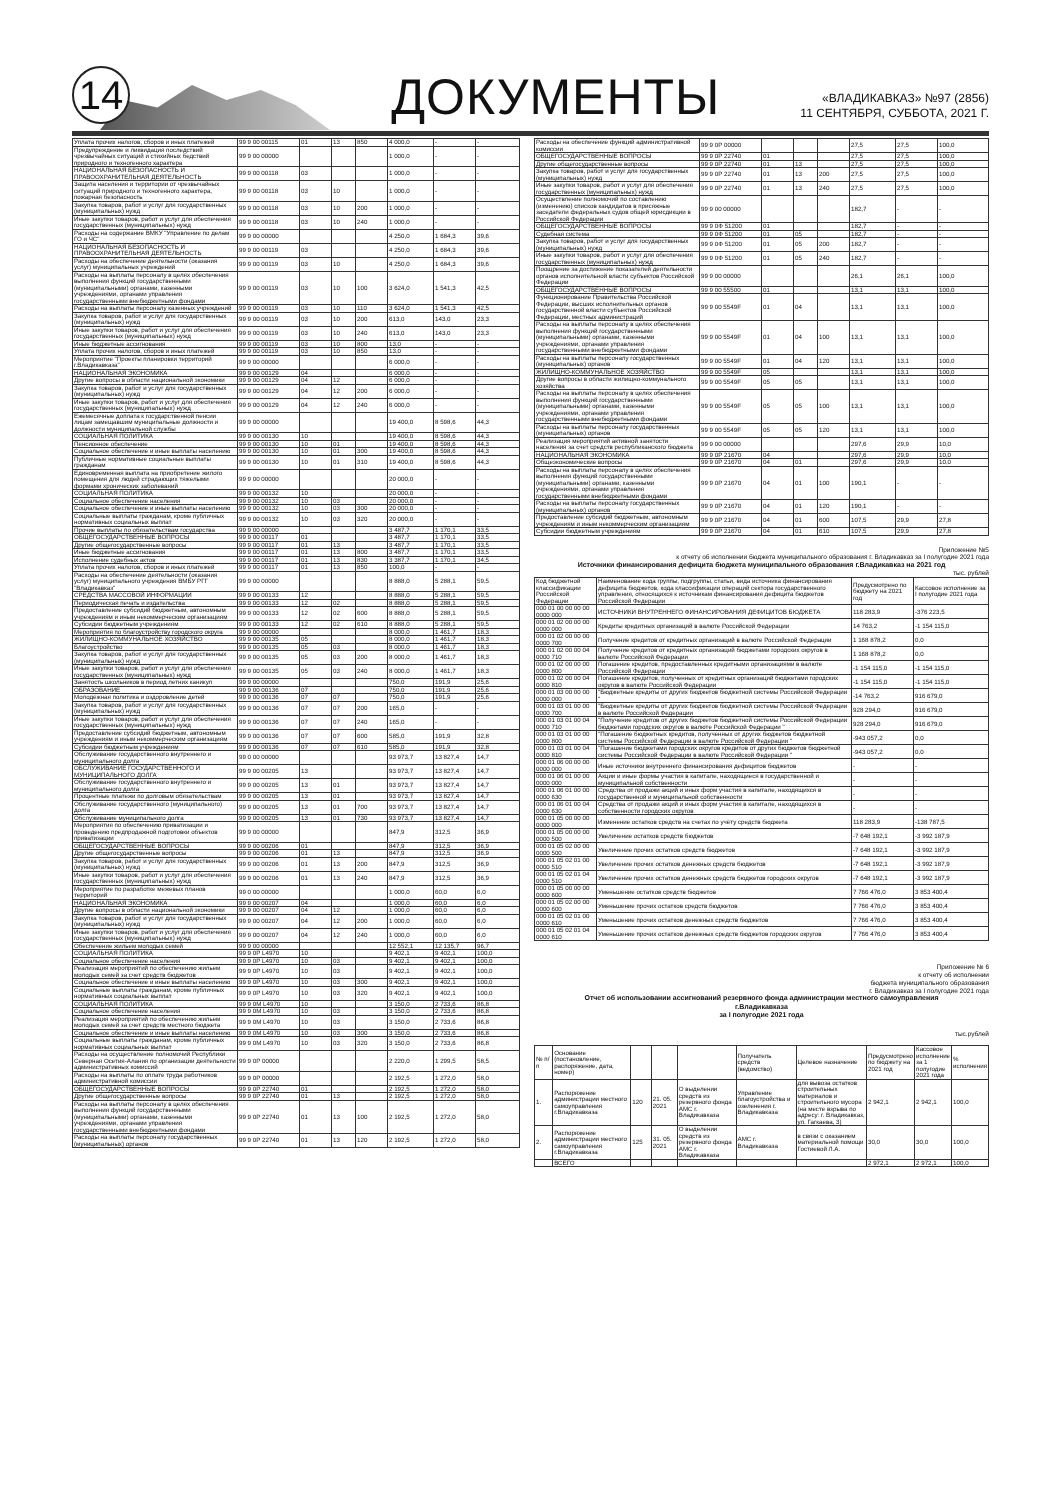14
ДОКУМЕНТЫ
«ВЛАДИКАВКАЗ» №97 (2856)
11 СЕНТЯБРЯ, СУББОТА, 2021 Г.
| Уплата прочих налогов, сборов и иных платежей | 99 9 00 00115 | 01 | 13 | 850 | 4 000,0 | - | - |
| Предупреждение и ликвидация последствий чрезвычайных ситуаций и стихийных бедствий природного и техногенного характера | 99 9 00 00000 | | | | 1 000,0 | - | - |
| НАЦИОНАЛЬНАЯ БЕЗОПАСНОСТЬ И ПРАВООХРАНИТЕЛЬНАЯ ДЕЯТЕЛЬНОСТЬ | 99 9 00 00118 | 03 | | | 1 000,0 | - | - |
| Защита населения и территории от чрезвычайных ситуаций природного и техногенного характера, пожарная безопасность | 99 9 00 00118 | 03 | 10 | | 1 000,0 | - | - |
| Закупка товаров, работ и услуг для государственных (муниципальных) нужд | 99 9 00 00118 | 03 | 10 | 200 | 1 000,0 | - | - |
| Иные закупки товаров, работ и услуг для обеспечения государственных (муниципальных) нужд | 99 9 00 00118 | 03 | 10 | 240 | 1 000,0 | - | - |
| Расходы на содержание ВМКУ "Управление по делам ГО и ЧС" | 99 9 00 00000 | | | | 4 250,0 | 1 684,3 | 39,6 |
| НАЦИОНАЛЬНАЯ БЕЗОПАСНОСТЬ И ПРАВООХРАНИТЕЛЬНАЯ ДЕЯТЕЛЬНОСТЬ | 99 9 00 00119 | 03 | | | 4 250,0 | 1 684,3 | 39,6 |
| Расходы на обеспечение деятельности (оказания услуг) муниципальных учреждений | 99 9 00 00119 | 03 | 10 | | 4 250,0 | 1 684,3 | 39,6 |
| Расходы на выплаты персоналу в целях обеспечения выполнения функций государственными (муниципальными) органами, казенными учреждениями, органами управления государственными внебюджетными фондами | 99 9 00 00119 | 03 | 10 | 100 | 3 624,0 | 1 541,3 | 42,5 |
| Расходы на выплаты персоналу казенных учреждений | 99 9 00 00119 | 03 | 10 | 110 | 3 624,0 | 1 541,3 | 42,5 |
| Закупка товаров, работ и услуг для государственных (муниципальных) нужд | 99 9 00 00119 | 03 | 10 | 200 | 613,0 | 143,0 | 23,3 |
| Иные закупки товаров, работ и услуг для обеспечения государственных (муниципальных) нужд | 99 9 00 00119 | 03 | 10 | 240 | 613,0 | 143,0 | 23,3 |
| Иные бюджетные ассигнования | 99 9 00 00119 | 03 | 10 | 800 | 13,0 | - | - |
| Уплата прочих налогов, сборов и иных платежей | 99 9 00 00119 | 03 | 10 | 850 | 13,0 | - | - |
| Мероприятие "Проекты планировки территорий г.Владикавказа" | 99 9 00 00000 | | | | 6 000,0 | - | - |
| НАЦИОНАЛЬНАЯ ЭКОНОМИКА | 99 9 00 00129 | 04 | | | 6 000,0 | - | - |
| Другие вопросы в области национальной экономики | 99 9 00 00129 | 04 | 12 | | 6 000,0 | - | - |
| Закупка товаров, работ и услуг для государственных (муниципальных) нужд | 99 9 00 00129 | 04 | 12 | 200 | 6 000,0 | - | - |
| Иные закупки товаров, работ и услуг для обеспечения государственных (муниципальных) нужд | 99 9 00 00129 | 04 | 12 | 240 | 6 000,0 | - | - |
| Ежемесячные доплата к государственной пенсии лицам замещавшим муниципальные должности и должности муниципальной службы | 99 9 00 00000 | | | | 19 400,0 | 8 598,6 | 44,3 |
| СОЦИАЛЬНАЯ ПОЛИТИКА | 99 9 00 00130 | 10 | | | 19 400,0 | 8 598,6 | 44,3 |
| Пенсионное обеспечение | 99 9 00 00130 | 10 | 01 | | 19 400,0 | 8 598,6 | 44,3 |
| Социальное обеспечение и иные выплаты населению | 99 9 00 00130 | 10 | 01 | 300 | 19 400,0 | 8 598,6 | 44,3 |
| Публичные нормативные социальные выплаты гражданам | 99 9 00 00130 | 10 | 01 | 310 | 19 400,0 | 8 598,6 | 44,3 |
| Единовременная выплата на приобретение жилого помещения для людей страдающих тяжелыми формами хронических заболеваний | 99 9 00 00000 | | | | 20 000,0 | - | - |
| СОЦИАЛЬНАЯ ПОЛИТИКА | 99 9 00 00132 | 10 | | | 20 000,0 | - | - |
| Социальное обеспечение населения | 99 9 00 00132 | 10 | 03 | | 20 000,0 | - | - |
| Социальное обеспечение и иные выплаты населению | 99 9 00 00132 | 10 | 03 | 300 | 20 000,0 | - | - |
| Социальные выплаты гражданам, кроме публичных нормативных социальных выплат | 99 9 00 00132 | 10 | 03 | 320 | 20 000,0 | - | - |
| Прочие выплаты по обязательствам государства | 99 9 00 00000 | | | | 3 487,7 | 1 170,1 | 33,5 |
| ОБЩЕГОСУДАРСТВЕННЫЕ ВОПРОСЫ | 99 9 00 00117 | 01 | | | 3 487,7 | 1 170,1 | 33,5 |
| Другие общегосударственные вопросы | 99 9 00 00117 | 01 | 13 | | 3 487,7 | 1 170,1 | 33,5 |
| Иные бюджетные ассигнования | 99 9 00 00117 | 01 | 13 | 800 | 3 487,7 | 1 170,1 | 33,5 |
| Исполнение судебных актов | 99 9 00 00117 | 01 | 13 | 830 | 3 387,7 | 1 170,1 | 34,5 |
| Уплата прочих налогов, сборов и иных платежей | 99 9 00 00117 | 01 | 13 | 850 | 100,0 | - | - |
| Расходы на обеспечение деятельности (оказания услуг) муниципального учреждения ВМБУ РГГ "Владикавказ" | 99 9 00 00000 | | | | 8 888,0 | 5 288,1 | 59,5 |
| СРЕДСТВА МАССОВОЙ ИНФОРМАЦИИ | 99 9 00 00133 | 12 | | | 8 888,0 | 5 288,1 | 59,5 |
| Периодическая печать и издательства | 99 9 00 00133 | 12 | 02 | | 8 888,0 | 5 288,1 | 59,5 |
| Предоставление субсидий бюджетным, автономным учреждениям и иным некоммерческим организациям | 99 9 00 00133 | 12 | 02 | 600 | 8 888,0 | 5 288,1 | 59,5 |
| Субсидии бюджетным учреждениям | 99 9 00 00133 | 12 | 02 | 610 | 8 888,0 | 5 288,1 | 59,5 |
| Мероприятия по благоустройству городского округа | 99 9 00 00000 | | | | 8 000,0 | 1 461,7 | 18,3 |
| ЖИЛИЩНО-КОММУНАЛЬНОЕ ХОЗЯЙСТВО | 99 9 00 00135 | 05 | | | 8 000,0 | 1 461,7 | 18,3 |
| Благоустройство | 99 9 00 00135 | 05 | 03 | | 8 000,0 | 1 461,7 | 18,3 |
| Закупка товаров, работ и услуг для государственных (муниципальных) нужд | 99 9 00 00135 | 05 | 03 | 200 | 8 000,0 | 1 461,7 | 18,3 |
| Иные закупки товаров, работ и услуг для обеспечения государственных (муниципальных) нужд | 99 9 00 00135 | 05 | 03 | 240 | 8 000,0 | 1 461,7 | 18,3 |
| Занятость школьников в период летних каникул | 99 9 00 00000 | | | | 750,0 | 191,9 | 25,6 |
| ОБРАЗОВАНИЕ | 99 9 00 00136 | 07 | | | 750,0 | 191,9 | 25,6 |
| Молодёжная политика и оздоровление детей | 99 9 00 00136 | 07 | 07 | | 750,0 | 191,9 | 25,6 |
| Закупка товаров, работ и услуг для государственных (муниципальных) нужд | 99 9 00 00136 | 07 | 07 | 200 | 165,0 | - | - |
| Иные закупки товаров, работ и услуг для обеспечения государственных (муниципальных) нужд | 99 9 00 00136 | 07 | 07 | 240 | 165,0 | - | - |
| Предоставление субсидий бюджетным, автономным учреждениям и иным некоммерческим организациям | 99 9 00 00136 | 07 | 07 | 600 | 585,0 | 191,9 | 32,8 |
| Субсидии бюджетным учреждениям | 99 9 00 00136 | 07 | 07 | 610 | 585,0 | 191,9 | 32,8 |
| Обслуживание государственного внутреннего и муниципального долга | 99 0 00 00000 | | | | 93 973,7 | 13 827,4 | 14,7 |
| ОБСЛУЖИВАНИЕ ГОСУДАРСТВЕННОГО И МУНИЦИПАЛЬНОГО ДОЛГА | 99 9 00 00205 | 13 | | | 93 973,7 | 13 827,4 | 14,7 |
| Обслуживание государственного внутреннего и муниципального долга | 99 9 00 00205 | 13 | 01 | | 93 973,7 | 13 827,4 | 14,7 |
| Процентные платежи по долговым обязательствам | 99 9 00 00205 | 13 | 01 | | 93 973,7 | 13 827,4 | 14,7 |
| Обслуживание государственного (муниципального) долга | 99 9 00 00205 | 13 | 01 | 700 | 93 973,7 | 13 827,4 | 14,7 |
| Обслуживание муниципального долга | 99 9 00 00205 | 13 | 01 | 730 | 93 973,7 | 13 827,4 | 14,7 |
| Мероприятия по обеспечению приватизации и проведению предпродажной подготовки объектов приватизации | 99 9 00 00000 | | | | 847,9 | 312,5 | 36,9 |
| ОБЩЕГОСУДАРСТВЕННЫЕ ВОПРОСЫ | 99 9 00 00206 | 01 | | | 847,9 | 312,5 | 36,9 |
| Другие общегосударственные вопросы | 99 9 00 00206 | 01 | 13 | | 847,9 | 312,5 | 36,9 |
| Закупка товаров, работ и услуг для государственных (муниципальных) нужд | 99 9 00 00206 | 01 | 13 | 200 | 847,9 | 312,5 | 36,9 |
| Иные закупки товаров, работ и услуг для обеспечения государственных (муниципальных) нужд | 99 9 00 00206 | 01 | 13 | 240 | 847,9 | 312,5 | 36,9 |
| Мероприятие по разработке межевых планов территорий | 99 0 00 00000 | | | | 1 000,0 | 60,0 | 6,0 |
| НАЦИОНАЛЬНАЯ ЭКОНОМИКА | 99 9 00 00207 | 04 | | | 1 000,0 | 60,0 | 6,0 |
| Другие вопросы в области национальной экономики | 99 9 00 00207 | 04 | 12 | | 1 000,0 | 60,0 | 6,0 |
| Закупка товаров, работ и услуг для государственных (муниципальных) нужд | 99 9 00 00207 | 04 | 12 | 200 | 1 000,0 | 60,0 | 6,0 |
| Иные закупки товаров, работ и услуг для обеспечения государственных (муниципальных) нужд | 99 9 00 00207 | 04 | 12 | 240 | 1 000,0 | 60,0 | 6,0 |
| Обеспечение жильем молодых семей | 99 9 00 00000 | | | | 12 552,1 | 12 135,7 | 96,7 |
| СОЦИАЛЬНАЯ ПОЛИТИКА | 99 9 0Р L4970 | 10 | | | 9 402,1 | 9 402,1 | 100,0 |
| Социальное обеспечение населения | 99 9 0Р L4970 | 10 | 03 | | 9 402,1 | 9 402,1 | 100,0 |
| Реализация мероприятий по обеспечению жильем молодых семей за счет средств бюджетов | 99 9 0Р L4970 | 10 | 03 | | 9 402,1 | 9 402,1 | 100,0 |
| Социальное обеспечение и иные выплаты населению | 99 9 0Р L4970 | 10 | 03 | 300 | 9 402,1 | 9 402,1 | 100,0 |
| Социальные выплаты гражданам, кроме публичных нормативных социальных выплат | 99 9 0Р L4970 | 10 | 03 | 320 | 9 402,1 | 9 402,1 | 100,0 |
| СОЦИАЛЬНАЯ ПОЛИТИКА | 99 9 0M L4970 | 10 | | | 3 150,0 | 2 733,6 | 86,8 |
| Социальное обеспечение населения | 99 9 0M L4970 | 10 | 03 | | 3 150,0 | 2 733,6 | 86,8 |
| Реализация мероприятий по обеспечению жильем молодых семей за счет средств местного бюджета | 99 9 0M L4970 | 10 | 03 | | 3 150,0 | 2 733,6 | 86,8 |
| Социальное обеспечение и иные выплаты населению | 99 9 0M L4970 | 10 | 03 | 300 | 3 150,0 | 2 733,6 | 86,8 |
| Социальные выплаты гражданам, кроме публичных нормативных социальных выплат | 99 9 0M L4970 | 10 | 03 | 320 | 3 150,0 | 2 733,6 | 86,8 |
| Расходы на осуществление полномочий Республики Северная Осетия-Алания по организации деятельности административных комиссий | 99 9 0Р 00000 | | | | 2 220,0 | 1 299,5 | 58,5 |
| Расходы на выплаты по оплате труда работников административной комиссии | 99 9 0Р 00000 | | | | 2 192,5 | 1 272,0 | 58,0 |
| ОБЩЕГОСУДАРСТВЕННЫЕ ВОПРОСЫ | 99 9 0Р 22740 | 01 | | | 2 192,5 | 1 272,0 | 58,0 |
| Другие общегосударственные вопросы | 99 9 0Р 22740 | 01 | 13 | | 2 192,5 | 1 272,0 | 58,0 |
| Расходы на выплаты персоналу в целях обеспечения выполнения функций государственными (муниципальными) органами, казенными учреждениями, органами управления государственными внебюджетными фондами | 99 9 0Р 22740 | 01 | 13 | 100 | 2 192,5 | 1 272,0 | 58,0 |
| Расходы на выплаты персоналу государственных (муниципальных) органов | 99 9 0Р 22740 | 01 | 13 | 120 | 2 192,5 | 1 272,0 | 58,0 |
| Расходы на обеспечение функций административной комиссии | 99 9 0Р 00000 | | | | 27,5 | 27,5 | 100,0 |
| ОБЩЕГОСУДАРСТВЕННЫЕ ВОПРОСЫ | 99 9 0Р 22740 | 01 | | | 27,5 | 27,5 | 100,0 |
| Другие общегосударственные вопросы | 99 9 0Р 22740 | 01 | 13 | | 27,5 | 27,5 | 100,0 |
| Закупка товаров, работ и услуг для государственных (муниципальных) нужд | 99 9 0Р 22740 | 01 | 13 | 200 | 27,5 | 27,5 | 100,0 |
| Иные закупки товаров, работ и услуг для обеспечения государственных (муниципальных) нужд | 99 9 0Р 22740 | 01 | 13 | 240 | 27,5 | 27,5 | 100,0 |
| Осуществление полномочий по составлению (изменению) списков кандидатов в присяжные заседатели федеральных судов общей юрисдикции в Российской Федерации | 99 9 00 00000 | | | | 182,7 | - | - |
| ОБЩЕГОСУДАРСТВЕННЫЕ ВОПРОСЫ | 99 9 0Ф 51200 | 01 | | | 182,7 | - | - |
| Судебная система | 99 9 0Ф 51200 | 01 | 05 | | 182,7 | - | - |
| Закупка товаров, работ и услуг для государственных (муниципальных) нужд | 99 9 0Ф 51200 | 01 | 05 | 200 | 182,7 | - | - |
| Иные закупки товаров, работ и услуг для обеспечения государственных (муниципальных) нужд | 99 9 0Ф 51200 | 01 | 05 | 240 | 182,7 | - | - |
| Поощрение за достижение показателей деятельности органов исполнительной власти субъектов Российской Федерации | 99 9 00 00000 | | | | 26,1 | 26,1 | 100,0 |
| ОБЩЕГОСУДАРСТВЕННЫЕ ВОПРОСЫ | 99 9 00 55500 | 01 | | | 13,1 | 13,1 | 100,0 |
| Функционирование Правительства Российской Федерации, высших исполнительных органов государственной власти субъектов Российской Федерации, местных администраций | 99 9 00 5549F | 01 | 04 | | 13,1 | 13,1 | 100,0 |
| Расходы на выплаты персоналу в целях обеспечения выполнения функций государственными (муниципальными) органами, казенными учреждениями, органами управления государственными внебюджетными фондами | 99 9 00 5549F | 01 | 04 | 100 | 13,1 | 13,1 | 100,0 |
| Расходы на выплаты персоналу государственных (муниципальных) органов | 99 9 00 5549F | 01 | 04 | 120 | 13,1 | 13,1 | 100,0 |
| ЖИЛИЩНО-КОММУНАЛЬНОЕ ХОЗЯЙСТВО | 99 9 00 5549F | 05 | | | 13,1 | 13,1 | 100,0 |
| Другие вопросы в области жилищно-коммунального хозяйства | 99 9 00 5549F | 05 | 05 | | 13,1 | 13,1 | 100,0 |
| Расходы на выплаты персоналу в целях обеспечения выполнения функций государственными (муниципальными) органами, казенными учреждениями, органами управления государственными внебюджетными фондами | 99 9 00 5549F | 05 | 05 | 100 | 13,1 | 13,1 | 100,0 |
| Расходы на выплаты персоналу государственных (муниципальных) органов | 99 9 00 5549F | 05 | 05 | 120 | 13,1 | 13,1 | 100,0 |
| Реализация мероприятий активной занятости населения за счет средств республиканского бюджета | 99 9 00 00000 | | | | 297,6 | 29,9 | 10,0 |
| НАЦИОНАЛЬНАЯ ЭКОНОМИКА | 99 9 0Р 21670 | 04 | | | 297,6 | 29,9 | 10,0 |
| Общеэкономические вопросы | 99 9 0Р 21670 | 04 | 01 | | 297,6 | 29,9 | 10,0 |
| Расходы на выплаты персоналу в целях обеспечения выполнения функций государственными (муниципальными) органами, казенными учреждениями, органами управления государственными внебюджетными фондами | 99 9 0Р 21670 | 04 | 01 | 100 | 190,1 | - | - |
| Расходы на выплаты персоналу государственных (муниципальных) органов | 99 9 0Р 21670 | 04 | 01 | 120 | 190,1 | - | - |
| Предоставление субсидий бюджетным, автономным учреждениям и иным некоммерческим организациям | 99 9 0Р 21670 | 04 | 01 | 600 | 107,5 | 29,9 | 27,8 |
| Субсидии бюджетным учреждениям | 99 9 0Р 21670 | 04 | 01 | 610 | 107,5 | 29,9 | 27,8 |
Приложение №5
к отчету об исполнении бюджета муниципального образования г. Владикавказ за I полугодие 2021 года
Источники финансирования дефицита бюджета муниципального образования г.Владикавказ на 2021 год
тыс. рублей
| Код бюджетной классификации Российской Федерации | Наименование кода группы, подгруппы, статьи, вида источника финансирования дефицита бюджетов, кода классификации операций сектора государственного управления, относящихся к источникам финансирования дефицита бюджетов Российской Федерации | Предусмотрено по бюджету на 2021 год | Кассовое исполнение за I полугодие 2021 года |
| --- | --- | --- | --- |
| 000 01 00 00 00 00 0000 000 | ИСТОЧНИКИ ВНУТРЕННЕГО ФИНАНСИРОВАНИЯ ДЕФИЦИТОВ БЮДЖЕТА | 118 283,9 | -376 223,5 |
| 000 01 02 00 00 00 0000 000 | Кредиты кредитных организаций в валюте Российской Федерации | 14 763,2 | -1 154 115,0 |
| 000 01 02 00 00 00 0000 700 | Получение кредитов от кредитных организаций в валюте Российской Федерации | 1 168 878,2 | 0,0 |
| 000 01 02 00 00 04 0000 710 | Получение кредитов от кредитных организаций бюджетами городских округов в валюте Российской Федерации | 1 168 878,2 | 0,0 |
| 000 01 02 00 00 00 0000 800 | Погашение кредитов, предоставленных кредитными организациями в валюте Российской Федерации | -1 154 115,0 | -1 154 115,0 |
| 000 01 02 00 00 04 0000 810 | Погашение кредитов, полученных от кредитных организаций бюджетами городских округов в валюте Российской Федерации | -1 154 115,0 | -1 154 115,0 |
| 000 01 03 00 00 00 0000 000 | "Бюджетные кредиты от других бюджетов бюджетной системы Российской Федерации " | -14 763,2 | 916 679,0 |
| 000 01 03 01 00 00 0000 700 | "Бюджетные кредиты от других бюджетов бюджетной системы Российской Федерации в валюте Российской Федерации | 928 294,0 | 916 679,0 |
| 000 01 03 01 00 04 0000 710 | "Получение кредитов от других бюджетов бюджетной системы Российской Федерации бюджетами городских округов в валюте Российской Федерации " | 928 294,0 | 916 679,0 |
| 000 01 03 01 00 00 0000 800 | "Погашение бюджетных кредитов, полученных от других бюджетов бюджетной системы Российской Федерации в валюте Российской Федерации " | -943 057,2 | 0,0 |
| 000 01 03 01 00 04 0000 810 | "Погашение бюджетами городских округов кредитов от других бюджетов бюджетной системы Российской Федерации в валюте Российской Федерации " | -943 057,2 | 0,0 |
| 000 01 06 00 00 00 0000 000 | Иные источники внутреннего финансирования дефицитов бюджетов | - | - |
| 000 01 06 01 00 00 0000 000 | Акции и иные формы участия в капитале, находящиеся в государственной и муниципальной собственности | - | - |
| 000 01 06 01 00 00 0000 630 | Средства от продажи акций и иных форм участия в капитале, находящихся в государственной и муниципальной собственности | - | - |
| 000 01 06 01 00 04 0000 630 | Средства от продажи акций и иных форм участия в капитале, находящихся в собственности городских округов | - | - |
| 000 01 05 00 00 00 0000 000 | Изменение остатков средств на счетах по учёту средств бюджета | 118 283,9 | -138 787,5 |
| 000 01 05 00 00 00 0000 500 | Увеличение остатков средств бюджетов | -7 648 192,1 | -3 992 187,9 |
| 000 01 05 02 00 00 0000 500 | Увеличение прочих остатков средств бюджетов | -7 648 192,1 | -3 992 187,9 |
| 000 01 05 02 01 00 0000 510 | Увеличение прочих остатков денежных средств бюджетов | -7 648 192,1 | -3 992 187,9 |
| 000 01 05 02 01 04 0000 510 | Увеличение прочих остатков денежных средств бюджетов городских округов | -7 648 192,1 | -3 992 187,9 |
| 000 01 05 00 00 00 0000 600 | Уменьшение остатков средств бюджетов | 7 766 476,0 | 3 853 400,4 |
| 000 01 05 02 00 00 0000 600 | Уменьшение прочих остатков средств бюджетов | 7 766 476,0 | 3 853 400,4 |
| 000 01 05 02 01 00 0000 610 | Уменьшение прочих остатков денежных средств бюджетов | 7 766 476,0 | 3 853 400,4 |
| 000 01 05 02 01 04 0000 610 | Уменьшение прочих остатков денежных средств бюджетов городских округов | 7 766 476,0 | 3 853 400,4 |
Приложение № 6
к отчету об исполнении
бюджета муниципального образования
г. Владикавказ за I полугодие 2021 года
Отчет об использовании ассигнований резервного фонда администрации местного самоуправления
г.Владикавказа
за I полугодие 2021 года
тыс.рублей
| № п/п | Основание (постановление, распоряжение, дата, номер) | | | | Получатель средств (ведомство) | Целевое назначение | Предусмотрено по бюджету на 2021 год | Кассовое исполнение за 1 полугодие 2021 года | % исполнения |
| --- | --- | --- | --- | --- | --- | --- | --- | --- | --- |
| 1. | Распоряжение администрации местного самоуправления г.Владикавказа | 120 | 21. 05. 2021 | О выделении средств из резервного фонда АМС г. Владикавказа | Управление благоустройства и озеленения г. Владикавказа | для вывоза остатков строительных материалов и строительного мусора (на месте взрыва по адресу: г. Владикавказ, ул. Гагкаева, 3) | 2 942,1 | 2 942,1 | 100,0 |
| 2. | Распоряжение администрации местного самоуправления г.Владикавказа | 125 | 31. 05. 2021 | О выделении средств из резервного фонда АМС г. Владикавказа | АМС г. Владикавказа | в связи с оказанием материальной помощи Гостиевой Л.А. | 30,0 | 30,0 | 100,0 |
| | ВСЕГО | | | | | | 2 972,1 | 2 972,1 | 100,0 |